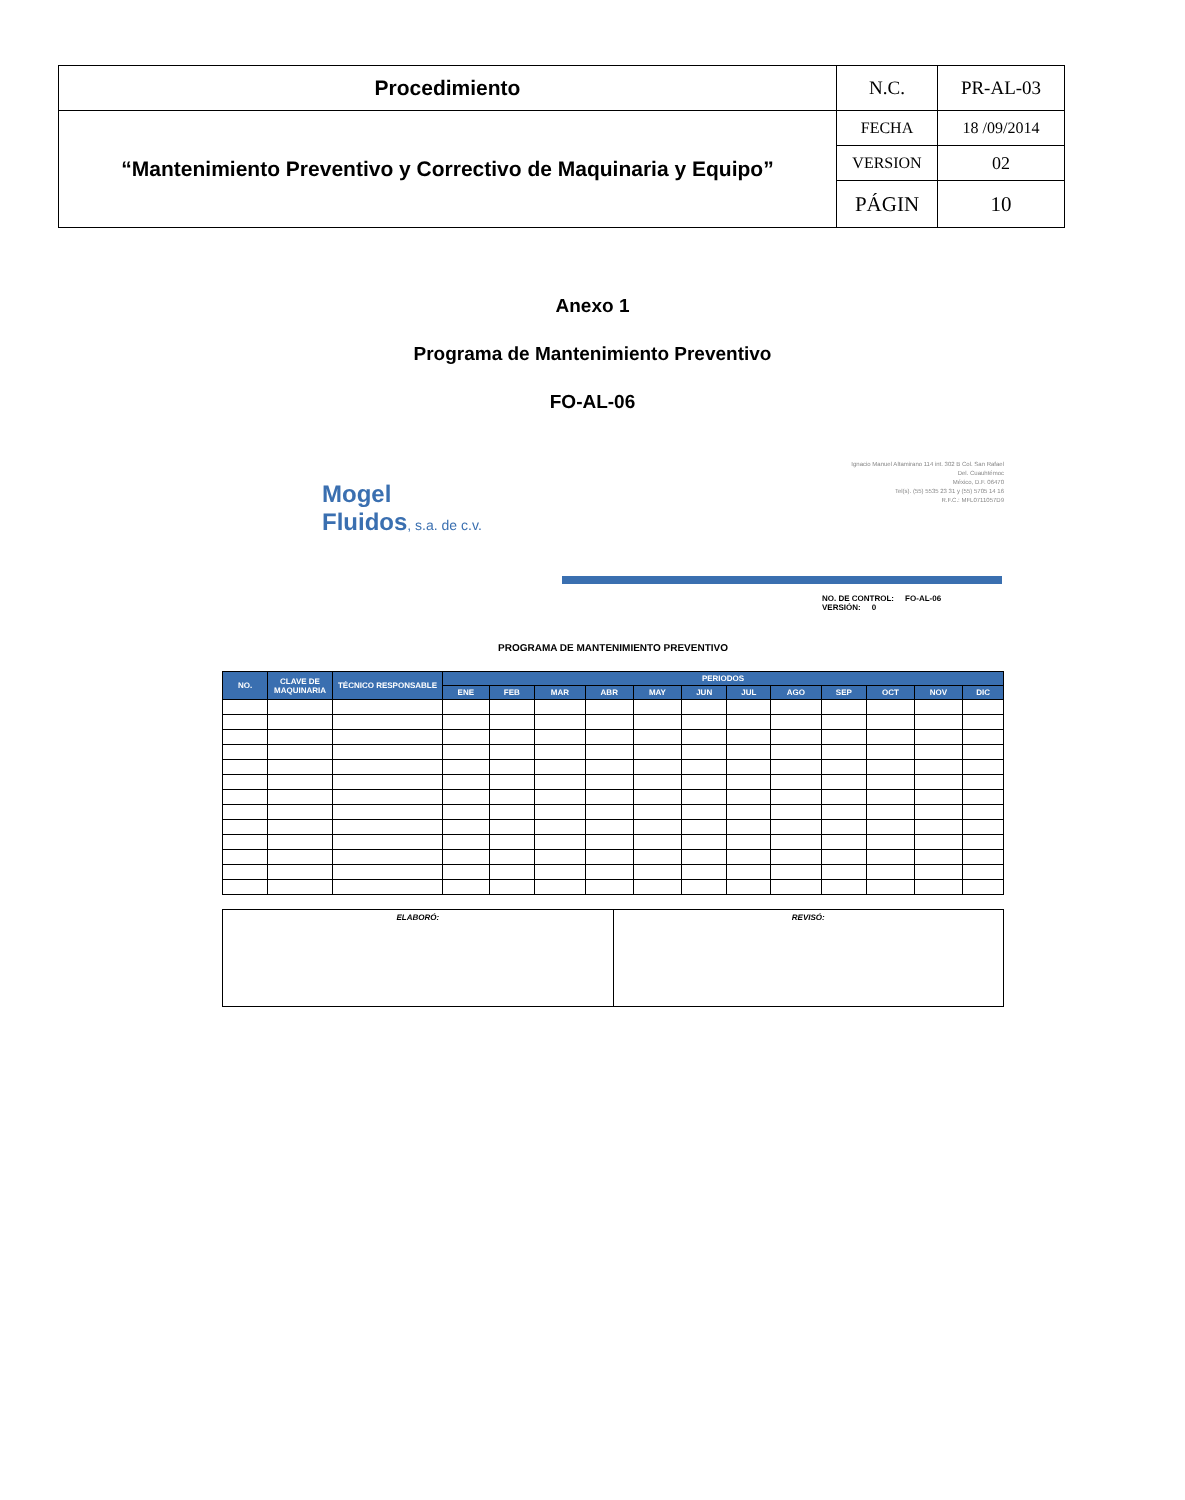| Procedimiento | N.C. | PR-AL-03 |
| “Mantenimiento Preventivo y Correctivo de Maquinaria y Equipo” | FECHA | 18 /09/2014 |
| | VERSION | 02 |
| | PÁGIN | 10 |
Anexo 1
Programa de Mantenimiento Preventivo
FO-AL-06
Mogel
Fluidos, s.a. de c.v.
Ignacio Manuel Altamirano 114 int. 302 B Col. San Rafael
Del. Cuauhtémoc
México, D.F. 06470
Tel(s). (55) 5535 23 31 y (55) 5705 14 16
R.F.C.: MFL0711057D9
NO. DE CONTROL: FO-AL-06
VERSIÓN: 0
PROGRAMA DE MANTENIMIENTO PREVENTIVO
| NO. | CLAVE DE MAQUINARIA | TÉCNICO RESPONSABLE | PERIODOS | | | | | | | | | | | |
| --- | --- | --- | --- | --- | --- | --- | --- | --- | --- | --- | --- | --- | --- | --- |
| | | | ENE | FEB | MAR | ABR | MAY | JUN | JUL | AGO | SEP | OCT | NOV | DIC |
ELABORÓ: REVISÓ: